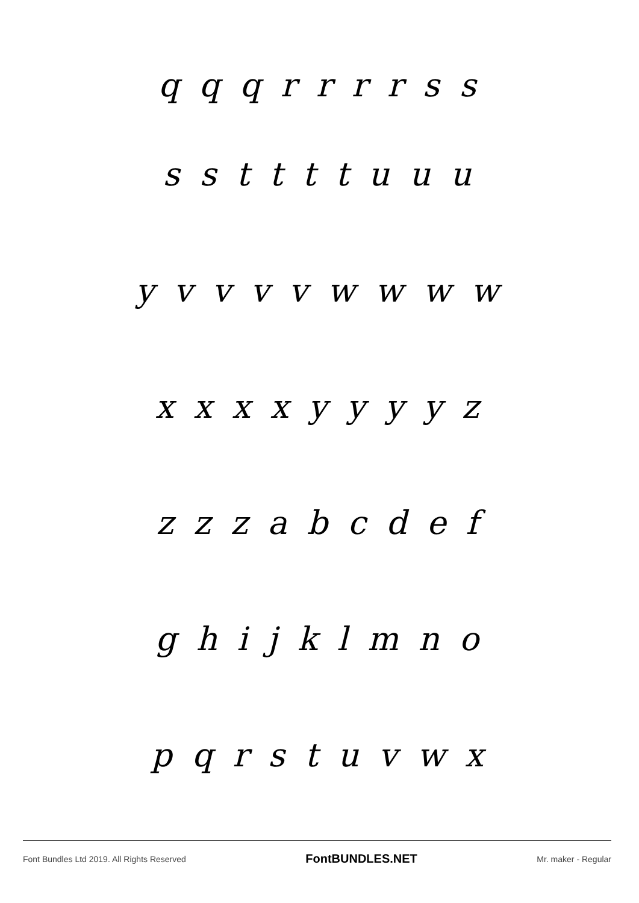q q q r r r r s s
s s t t t t u u u
y v v v v w w w w
x x x x y y y y z
z z z a b c d e f
g h i j k l m n o
p q r s t u v w x
Font Bundles Ltd 2019. All Rights Reserved FontBUNDLES.NET Mr. maker - Regular